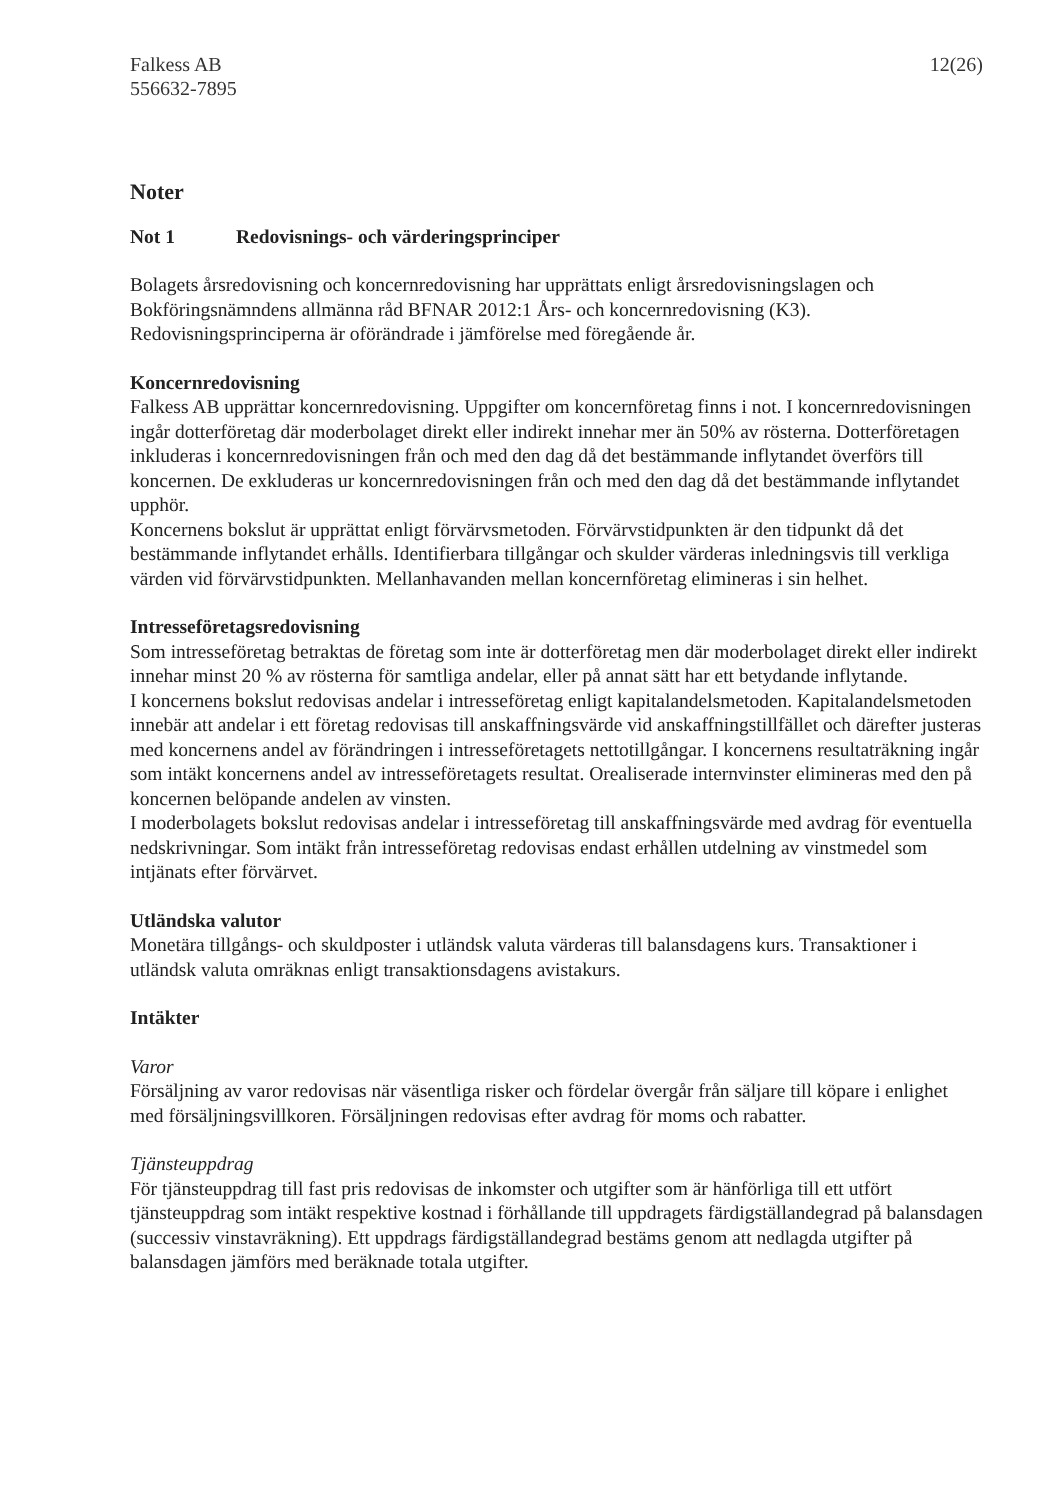Falkess AB
556632-7895
12(26)
Noter
Not 1 Redovisnings- och värderingsprinciper
Bolagets årsredovisning och koncernredovisning har upprättats enligt årsredovisningslagen och Bokföringsnämndens allmänna råd BFNAR 2012:1 Års- och koncernredovisning (K3). Redovisningsprinciperna är oförändrade i jämförelse med föregående år.
Koncernredovisning
Falkess AB upprättar koncernredovisning. Uppgifter om koncernföretag finns i not. I koncernredovisningen ingår dotterföretag där moderbolaget direkt eller indirekt innehar mer än 50% av rösterna. Dotterföretagen inkluderas i koncernredovisningen från och med den dag då det bestämmande inflytandet överförs till koncernen. De exkluderas ur koncernredovisningen från och med den dag då det bestämmande inflytandet upphör.
Koncernens bokslut är upprättat enligt förvärvsmetoden. Förvärvstidpunkten är den tidpunkt då det bestämmande inflytandet erhålls. Identifierbara tillgångar och skulder värderas inledningsvis till verkliga värden vid förvärvstidpunkten. Mellanhavanden mellan koncernföretag elimineras i sin helhet.
Intresseföretagsredovisning
Som intresseföretag betraktas de företag som inte är dotterföretag men där moderbolaget direkt eller indirekt innehar minst 20 % av rösterna för samtliga andelar, eller på annat sätt har ett betydande inflytande.
I koncernens bokslut redovisas andelar i intresseföretag enligt kapitalandelsmetoden. Kapitalandelsmetoden innebär att andelar i ett företag redovisas till anskaffningsvärde vid anskaffningstillfället och därefter justeras med koncernens andel av förändringen i intresseföretagets nettotillgångar. I koncernens resultaträkning ingår som intäkt koncernens andel av intresseföretagets resultat. Orealiserade internvinster elimineras med den på koncernen belöpande andelen av vinsten.
I moderbolagets bokslut redovisas andelar i intresseföretag till anskaffningsvärde med avdrag för eventuella nedskrivningar. Som intäkt från intresseföretag redovisas endast erhållen utdelning av vinstmedel som intjänats efter förvärvet.
Utländska valutor
Monetära tillgångs- och skuldposter i utländsk valuta värderas till balansdagens kurs. Transaktioner i utländsk valuta omräknas enligt transaktionsdagens avistakurs.
Intäkter
Varor
Försäljning av varor redovisas när väsentliga risker och fördelar övergår från säljare till köpare i enlighet med försäljningsvillkoren. Försäljningen redovisas efter avdrag för moms och rabatter.
Tjänsteuppdrag
För tjänsteuppdrag till fast pris redovisas de inkomster och utgifter som är hänförliga till ett utfört tjänsteuppdrag som intäkt respektive kostnad i förhållande till uppdragets färdigställandegrad på balansdagen (successiv vinstavräkning). Ett uppdrags färdigställandegrad bestäms genom att nedlagda utgifter på balansdagen jämförs med beräknade totala utgifter.